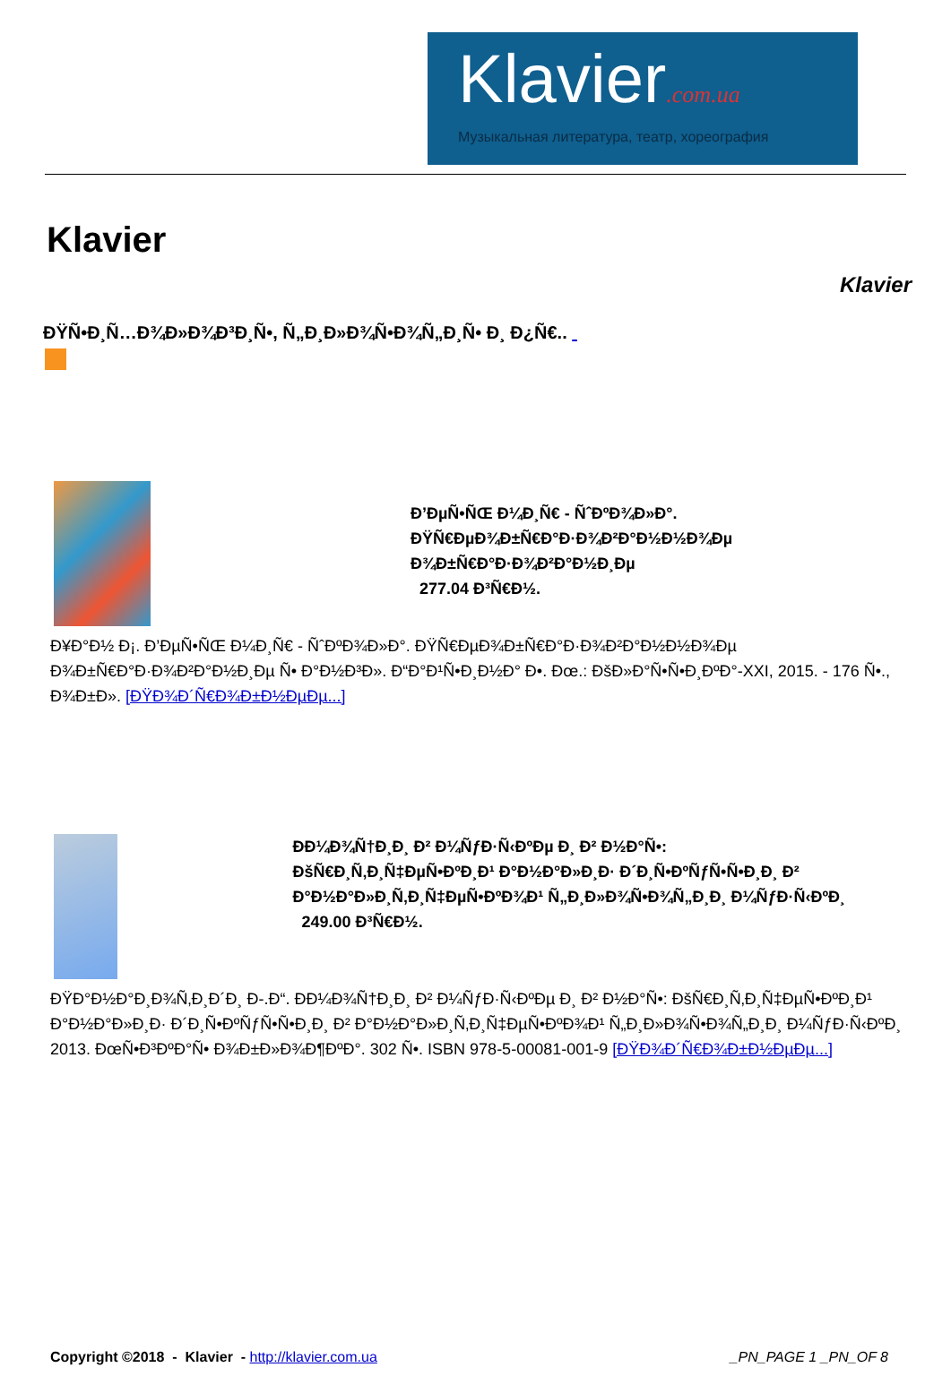Klavier.com.ua
Музыкальная литература, театр, хореография
Klavier
Klavier
ĐŸÑ•Đ¸Ñ…Đ¾Đ»Đ¾Đ³Đ¸Ñ•, Ñ„Đ¸Đ»Đ¾Ñ•Đ¾Ñ„Đ¸Ñ• Đ¸ Đ¿Ñ€..
Đ’ĐµÑ•ÑŒ Đ¼Đ¸Ñ€ - Ñˆ­ĐºĐ¾Đ»Đ°.
ĐŸÑ€ĐµĐ¾Đ±Ñ€Đ°Đ·Đ¾Đ²Đ°Đ½Đ½Đ¾Đµ
Đ¾Đ±Ñ€Đ°Đ·Đ¾Đ²Đ°Đ½Đ¸Đµ
277.04 Đ³Ñ€Đ½.
Đ¥Đ°Đ½ Đ¡. Đ’ĐµÑ•ÑŒ Đ¼Đ¸Ñ€ - ÑˆĐºĐ¾Đ»Đ°. ĐŸÑ€ĐµĐ¾Đ±Ñ€Đ°Đ·Đ¾Đ²Đ°Đ½Đ½Đ¾Đµ Đ¾Đ±Ñ€Đ°Đ·Đ¾Đ²Đ°Đ½Đ¸Đµ Ñ• Đ°Đ½Đ³Đ». Đ“Đ°Đ¹Ñ•Đ¸Đ½Đ° Đ•. Đœ.: ĐšĐ»Đ°Ñ•Ñ•Đ¸ĐºĐ°-XXI, 2015. - 176 Ñ•., Đ¾Đ±Đ». [ĐŸĐ¾Đ´Ñ€Đ¾Đ±Đ½ĐµĐµ...]
Đ­Đ¼Đ¾Ñ†Đ¸Đ¸ Đ² Đ¼ÑƒĐ·Ñ‹ĐºĐµ Đ¸ Đ² Đ½Đ°Ñ•:
ĐšÑ€Đ¸Ñ‚Đ¸Ñ‡ĐµÑ•ĐºĐ¸Đ¹ Đ°Đ½Đ°Đ»Đ¸Đ· Đ´Đ¸Ñ•ĐºÑƒÑ•Ñ•Đ¸Đ¸ Đ² Đ°Đ½Đ°Đ»Đ¸Ñ‚Đ¸Ñ‡ĐµÑ•ĐºĐ¾Đ¹ Ñ„Đ¸Đ»Đ¾Ñ•Đ¾Ñ„Đ¸Đ¸ Đ¼ÑƒĐ·Ñ‹ĐºĐ¸
249.00 Đ³Ñ€Đ½.
ĐŸĐ°Đ½Đ°Đ¸Đ¾Ñ‚Đ¸Đ´Đ¸ Đ-.Đ“. Đ­Đ¼Đ¾Ñ†Đ¸Đ¸ Đ² Đ¼ÑƒĐ·Ñ‹ĐºĐµ Đ¸ Đ² Đ½Đ°Ñ•: ĐšÑ€Đ¸Ñ‚Đ¸Ñ‡ĐµÑ•ĐºĐ¸Đ¹ Đ°Đ½Đ°Đ»Đ¸Đ· Đ´Đ¸Ñ•ĐºÑƒÑ•Ñ•Đ¸Đ¸ Đ² Đ°Đ½Đ°Đ»Đ¸Ñ‚Đ¸Ñ‡ĐµÑ•ĐºĐ¾Đ¹ Ñ„Đ¸Đ»Đ¾Ñ•Đ¾Ñ„Đ¸Đ¸ Đ¼ÑƒĐ·Ñ‹ĐºĐ¸ 2013. ĐœÑ•Đ³ĐºĐ°Ñ• Đ¾Đ±Đ»Đ¾Đ¶ĐºĐ°. 302 Ñ•. ISBN 978-5-00081-001-9 [ĐŸĐ¾Đ´Ñ€Đ¾Đ±Đ½ĐµĐµ...]
Copyright ©2018 - Klavier - http://klavier.com.ua
_PN_PAGE 1 _PN_OF 8